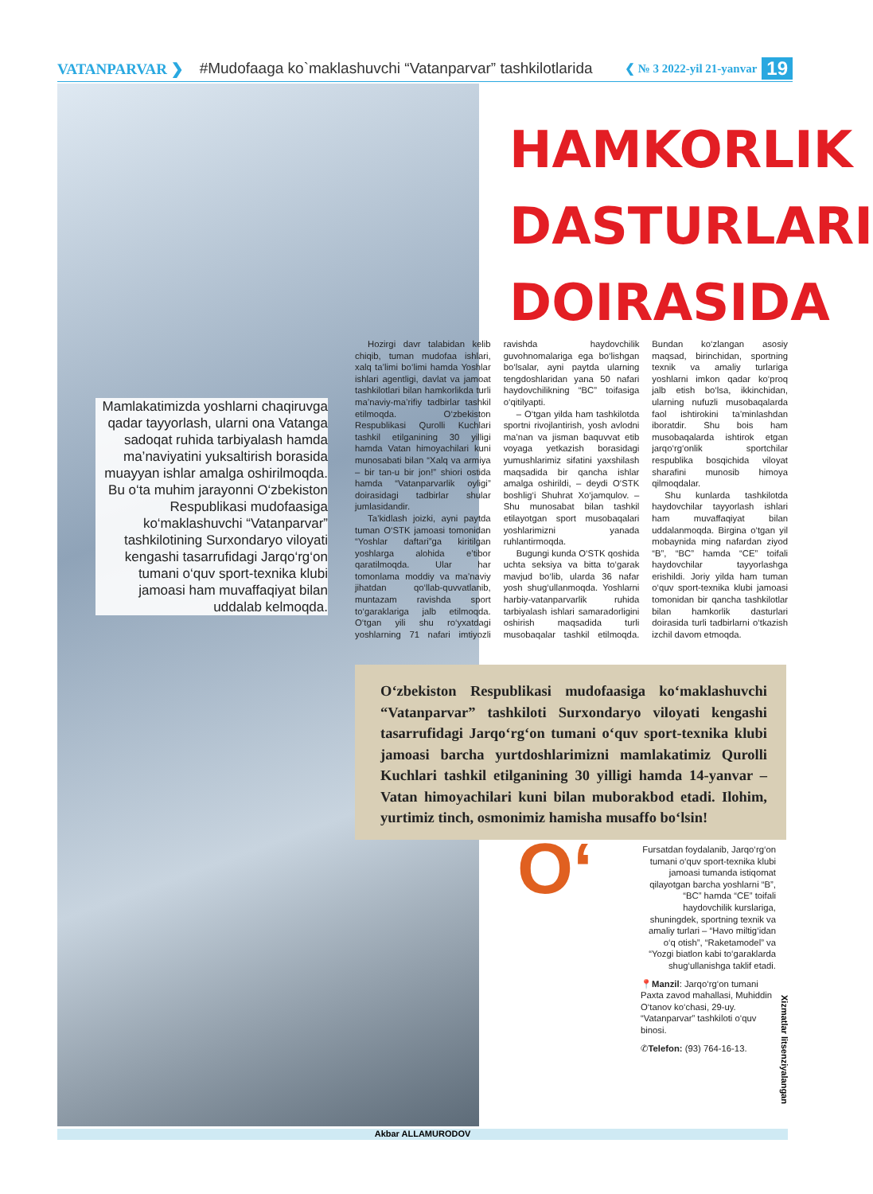VATANPARVAR ❯ #Mudofaaga ko`maklashuvchi “Vatanparvar” tashkilotlarida ❮ № 3 2022-yil 21-yanvar 19
HAMKORLIK DASTURLARI DOIRASIDA
Mamlakatimizda yoshlarni chaqiruvga qadar tayyorlash, ularni ona Vatanga sadoqat ruhida tarbiyalash hamda ma’naviyatini yuksaltirish borasida muayyan ishlar amalga oshirilmoqda. Bu o‘ta muhim jarayonni O‘zbekiston Respublikasi mudofaasiga ko‘maklashuvchi “Vatanparvar” tashkilotining Surxondaryo viloyati kengashi tasarrufidagi Jarqo‘rg‘on tumani o‘quv sport-texnika klubi jamoasi ham muvaffaqiyat bilan uddalab kelmoqda.
Hozirgi davr talabidan kelib chiqib, tuman mudofaa ishlari, xalq ta’limi bo‘limi hamda Yoshlar ishlari agentligi, davlat va jamoat tashkilotlari bilan hamkorlikda turli ma’naviy-ma’rifiy tadbirlar tashkil etilmoqda. O‘zbekiston Respublikasi Qurolli Kuchlari tashkil etilganining 30 yilligi hamda Vatan himoyachilari kuni munosabati bilan “Xalq va armiya – bir tan-u bir jon!” shiori ostida hamda “Vatanparvarlik oyligi” doirasidagi tadbirlar shular jumlasidandir.
Ta’kidlash joizki, ayni paytda tuman O‘STK jamoasi tomonidan “Yoshlar daftari”ga kiritilgan yoshlarga alohida e’tibor qaratilmoqda. Ular har tomonlama moddiy va ma’naviy jihatdan qo‘llab-quvvatlanib, muntazam ravishda sport to‘garaklariga jalb etilmoqda. O‘tgan yili shu ro‘yxatdagi yoshlarning 71 nafari imtiyozli ravishda haydovchilik guvohnomalariga ega bo‘lishgan bo‘lsalar, ayni paytda ularning tengdoshlaridan yana 50 nafari haydovchilikning “BC” toifasiga o‘qitilyapti.
– O‘tgan yilda ham tashkilotda sportni rivojlantirish, yosh avlodni ma’nan va jisman baquvvat etib voyaga yetkazish borasidagi yumushlarimiz sifatini yaxshilash maqsadida bir qancha ishlar amalga oshirildi, – deydi O‘STK boshlig‘i Shuhrat Xo‘jamqulov. – Shu munosabat bilan tashkil etilayotgan sport musobaqalari yoshlarimizni yanada ruhlantirmoqda.
Bugungi kunda O‘STK qoshida uchta seksiya va bitta to‘garak mavjud bo‘lib, ularda 36 nafar yosh shug‘ullanmoqda. Yoshlarni harbiy-vatanparvarlik ruhida tarbiyalash ishlari samaradorligini oshirish maqsadida turli musobaqalar tashkil etilmoqda. Bundan ko‘zlangan asosiy maqsad, birinchidan, sportning texnik va amaliy turlariga yoshlarni imkon qadar ko‘proq jalb etish bo‘lsa, ikkinchidan, ularning nufuzli musobaqalarda faol ishtirokini ta’minlashdan iboratdir. Shu bois ham musobaqalarda ishtirok etgan jarqo‘rg‘onlik sportchilar respublika bosqichida viloyat sharafini munosib himoya qilmoqdalar.
Shu kunlarda tashkilotda haydovchilar tayyorlash ishlari ham muvaffaqiyat bilan uddalanmoqda. Birgina o‘tgan yil mobaynida ming nafardan ziyod “B”, “BC” hamda “CE” toifali haydovchilar tayyorlashga erishildi. Joriy yilda ham tuman o‘quv sport-texnika klubi jamoasi tomonidan bir qancha tashkilotlar bilan hamkorlik dasturlari doirasida turli tadbirlarni o‘tkazish izchil davom etmoqda.
O‘zbekiston Respublikasi mudofaasiga ko‘maklashuvchi “Vatanparvar” tashkiloti Surxondaryo viloyati kengashi tasarrufidagi Jarqo‘rg‘on tumani o‘quv sport-texnika klubi jamoasi barcha yurtdoshlarimizni mamlakatimiz Qurolli Kuchlari tashkil etilganining 30 yilligi hamda 14-yanvar – Vatan himoyachilari kuni bilan muborakbod etadi. Ilohim, yurtimiz tinch, osmonimiz hamisha musaffo bo‘lsin!
O‘
Fursatdan foydalanib, Jarqo‘rg‘on tumani o‘quv sport-texnika klubi jamoasi tumanda istiqomat qilayotgan barcha yoshlarni “B”, “BC” hamda “CE” toifali haydovchilik kurslariga, shuningdek, sportning texnik va amaliy turlari – “Havo miltig‘idan o‘q otish”, “Raketamodel” va “Yozgi biatlon kabi to‘garaklarda shug‘ullanishga taklif etadi.
📍Manzil: Jarqo‘rg‘on tumani Paxta zavod mahallasi, Muhiddin O‘tanov ko‘chasi, 29-uy. “Vatanparvar” tashkiloti o‘quv binosi.
✆Telefon: (93) 764-16-13.
Xizmatlar litsenziyalangan
Akbar ALLAMURODOV